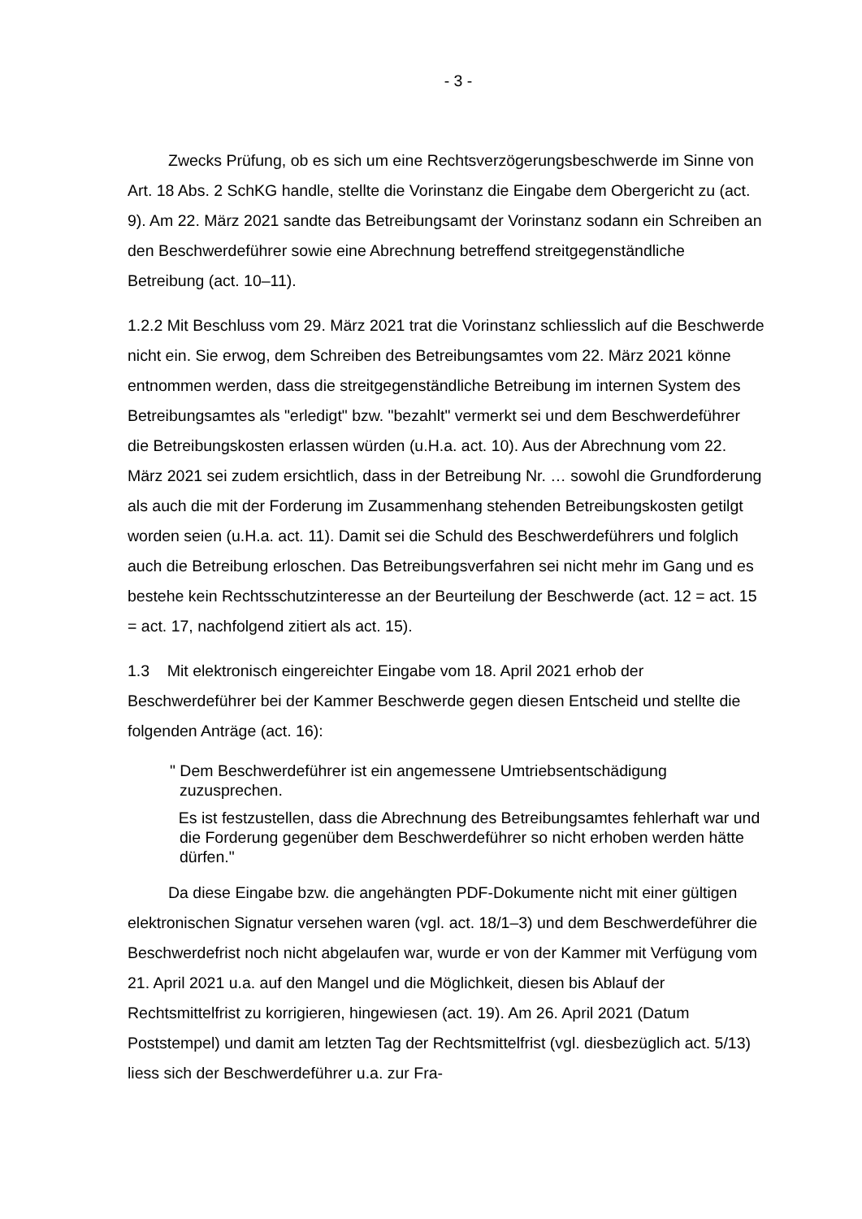- 3 -
Zwecks Prüfung, ob es sich um eine Rechtsverzögerungsbeschwerde im Sinne von Art. 18 Abs. 2 SchKG handle, stellte die Vorinstanz die Eingabe dem Obergericht zu (act. 9). Am 22. März 2021 sandte das Betreibungsamt der Vorinstanz sodann ein Schreiben an den Beschwerdeführer sowie eine Abrechnung betreffend streitgegenständliche Betreibung (act. 10–11).
1.2.2 Mit Beschluss vom 29. März 2021 trat die Vorinstanz schliesslich auf die Beschwerde nicht ein. Sie erwog, dem Schreiben des Betreibungsamtes vom 22. März 2021 könne entnommen werden, dass die streitgegenständliche Betreibung im internen System des Betreibungsamtes als "erledigt" bzw. "bezahlt" vermerkt sei und dem Beschwerdeführer die Betreibungskosten erlassen würden (u.H.a. act. 10). Aus der Abrechnung vom 22. März 2021 sei zudem ersichtlich, dass in der Betreibung Nr. … sowohl die Grundforderung als auch die mit der Forderung im Zusammenhang stehenden Betreibungskosten getilgt worden seien (u.H.a. act. 11). Damit sei die Schuld des Beschwerdeführers und folglich auch die Betreibung erloschen. Das Betreibungsverfahren sei nicht mehr im Gang und es bestehe kein Rechtsschutzinteresse an der Beurteilung der Beschwerde (act. 12 = act. 15 = act. 17, nachfolgend zitiert als act. 15).
1.3 Mit elektronisch eingereichter Eingabe vom 18. April 2021 erhob der Beschwerdeführer bei der Kammer Beschwerde gegen diesen Entscheid und stellte die folgenden Anträge (act. 16):
" Dem Beschwerdeführer ist ein angemessene Umtriebsentschädigung zuzusprechen.
Es ist festzustellen, dass die Abrechnung des Betreibungsamtes fehlerhaft war und die Forderung gegenüber dem Beschwerdeführer so nicht erhoben werden hätte dürfen."
Da diese Eingabe bzw. die angehängten PDF-Dokumente nicht mit einer gültigen elektronischen Signatur versehen waren (vgl. act. 18/1–3) und dem Beschwerdeführer die Beschwerdefrist noch nicht abgelaufen war, wurde er von der Kammer mit Verfügung vom 21. April 2021 u.a. auf den Mangel und die Möglichkeit, diesen bis Ablauf der Rechtsmittelfrist zu korrigieren, hingewiesen (act. 19). Am 26. April 2021 (Datum Poststempel) und damit am letzten Tag der Rechtsmittelfrist (vgl. diesbezüglich act. 5/13) liess sich der Beschwerdeführer u.a. zur Fra-